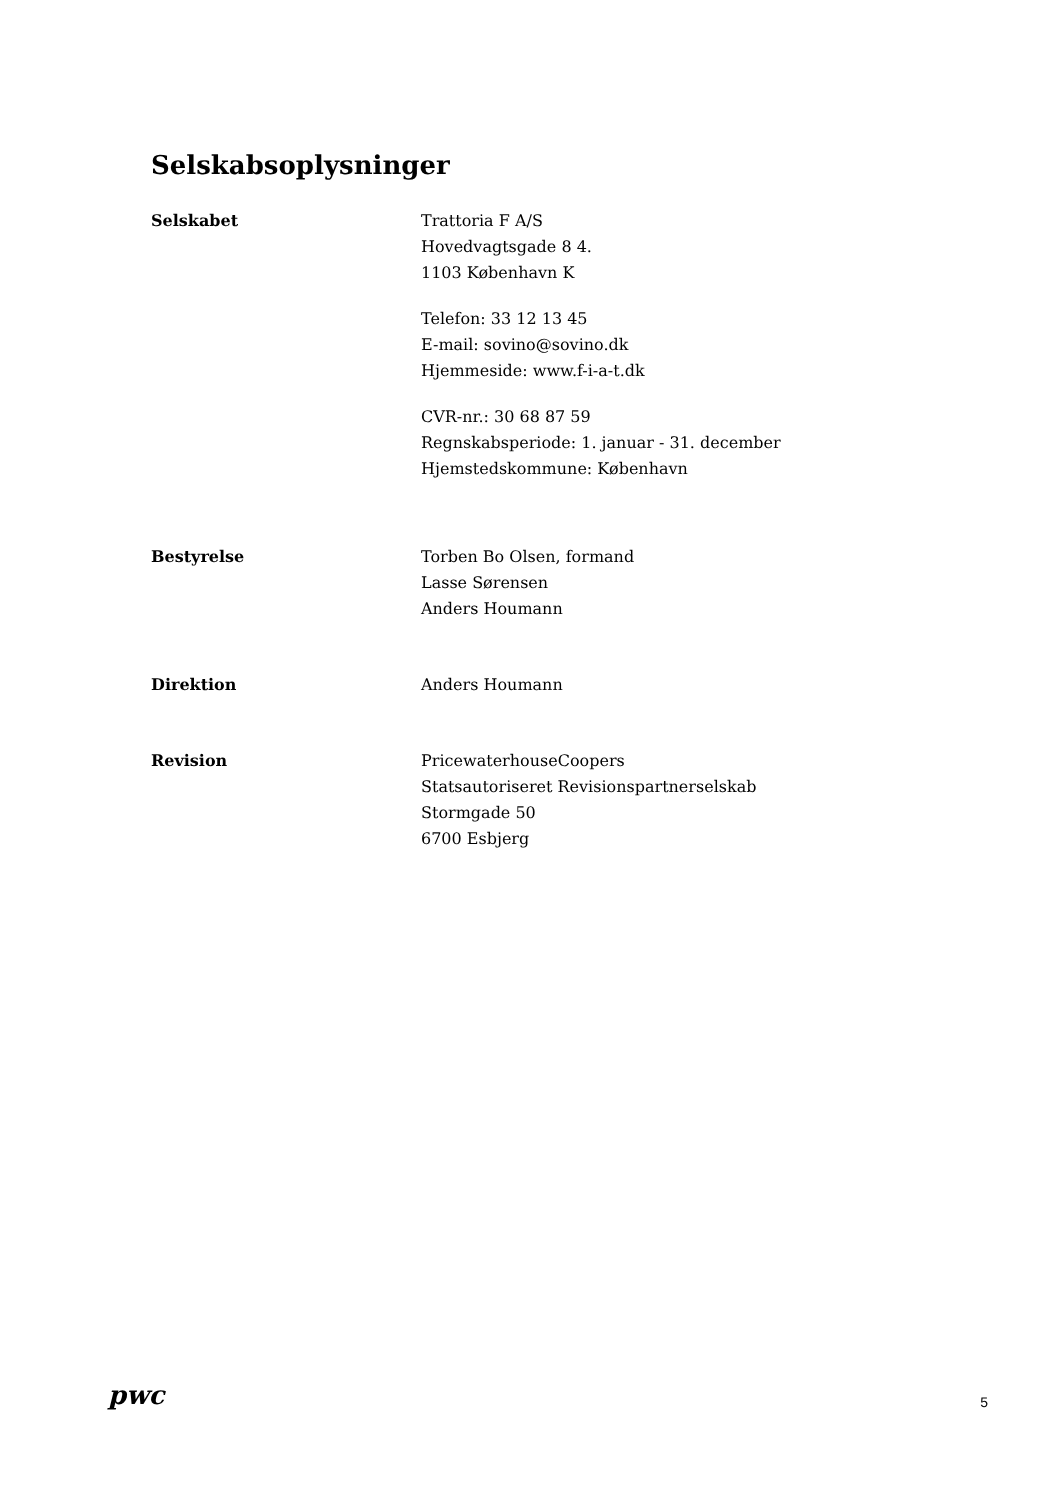Selskabsoplysninger
Selskabet Trattoria F A/S
Hovedvagtsgade 8 4.
1103 København K
Telefon: 33 12 13 45
E-mail: sovino@sovino.dk
Hjemmeside: www.f-i-a-t.dk
CVR-nr.: 30 68 87 59
Regnskabsperiode: 1. januar - 31. december
Hjemstedskommune: København
Bestyrelse Torben Bo Olsen, formand
Lasse Sørensen
Anders Houmann
Direktion Anders Houmann
Revision PricewaterhouseCoopers
Statsautoriseret Revisionspartnerselskab
Stormgade 50
6700 Esbjerg
pwc
5